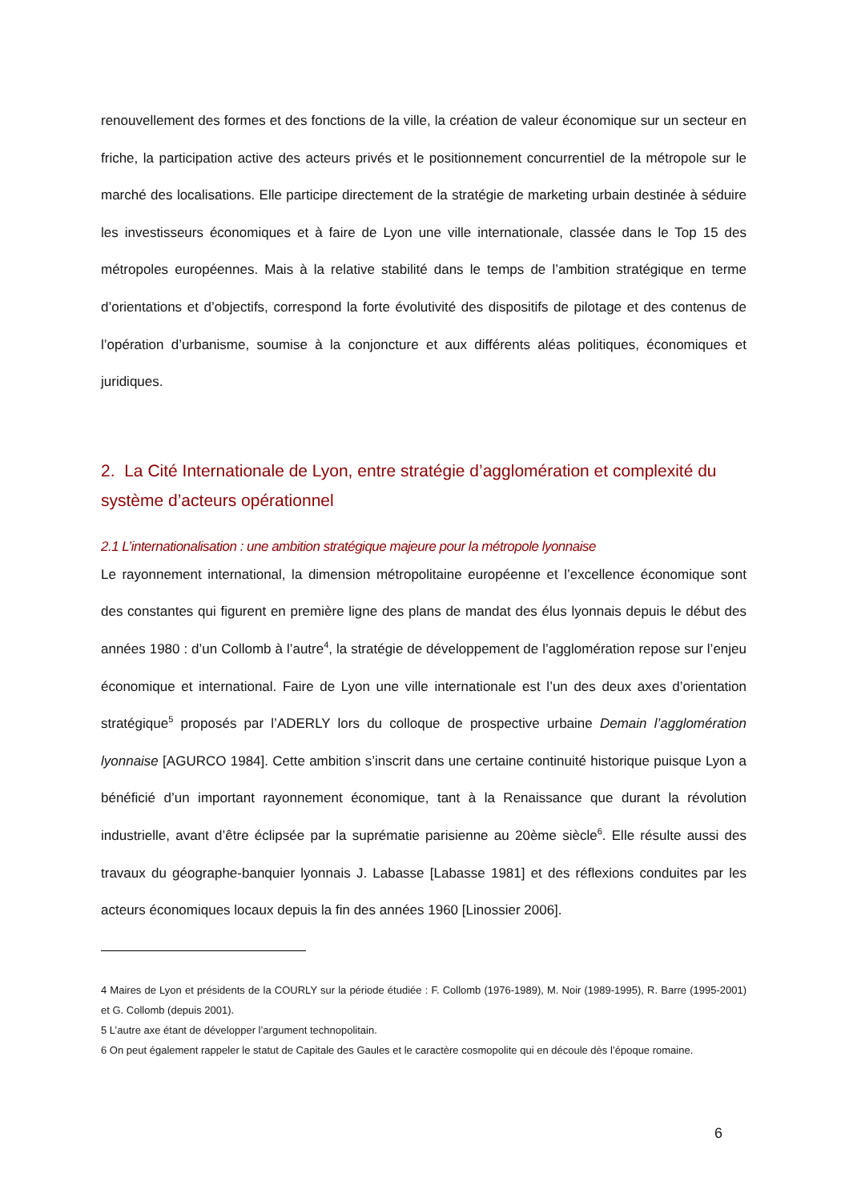renouvellement des formes et des fonctions de la ville, la création de valeur économique sur un secteur en friche, la participation active des acteurs privés et le positionnement concurrentiel de la métropole sur le marché des localisations. Elle participe directement de la stratégie de marketing urbain destinée à séduire les investisseurs économiques et à faire de Lyon une ville internationale, classée dans le Top 15 des métropoles européennes. Mais à la relative stabilité dans le temps de l’ambition stratégique en terme d’orientations et d’objectifs, correspond la forte évolutivité des dispositifs de pilotage et des contenus de l’opération d’urbanisme, soumise à la conjoncture et aux différents aléas politiques, économiques et juridiques.
2. La Cité Internationale de Lyon, entre stratégie d’agglomération et complexité du système d’acteurs opérationnel
2.1 L’internationalisation : une ambition stratégique majeure pour la métropole lyonnaise
Le rayonnement international, la dimension métropolitaine européenne et l’excellence économique sont des constantes qui figurent en première ligne des plans de mandat des élus lyonnais depuis le début des années 1980 : d’un Collomb à l’autre<sup>4</sup>, la stratégie de développement de l’agglomération repose sur l’enjeu économique et international. Faire de Lyon une ville internationale est l’un des deux axes d’orientation stratégique<sup>5</sup> proposés par l’ADERLY lors du colloque de prospective urbaine Demain l’agglomération lyonnaise [AGURCO 1984]. Cette ambition s’inscrit dans une certaine continuité historique puisque Lyon a bénéficié d’un important rayonnement économique, tant à la Renaissance que durant la révolution industrielle, avant d’être éclipsée par la suprématie parisienne au 20ème siècle<sup>6</sup>. Elle résulte aussi des travaux du géographe-banquier lyonnais J. Labasse [Labasse 1981] et des réflexions conduites par les acteurs économiques locaux depuis la fin des années 1960 [Linossier 2006].
4 Maires de Lyon et présidents de la COURLY sur la période étudiée : F. Collomb (1976-1989), M. Noir (1989-1995), R. Barre (1995-2001) et G. Collomb (depuis 2001).
5 L’autre axe étant de développer l’argument technopolitain.
6 On peut également rappeler le statut de Capitale des Gaules et le caractère cosmopolite qui en découle dès l’époque romaine.
6